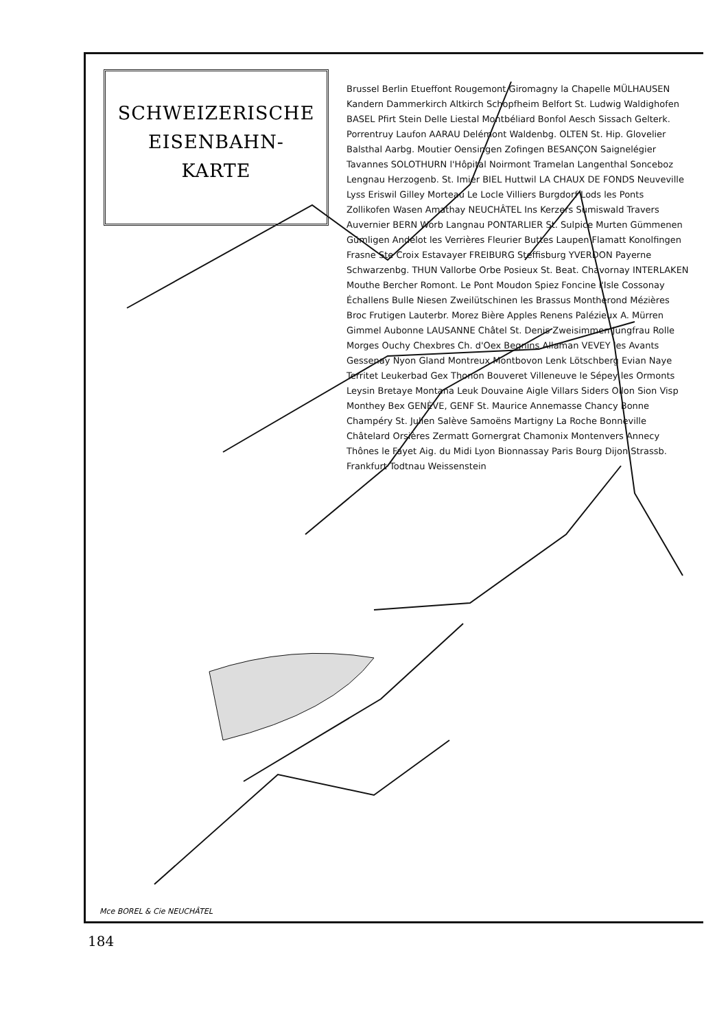SCHWEIZERISCHE
EISENBAHN-
KARTE
Brussel Berlin Etueffont Rougemont Giromagny la Chapelle MÜLHAUSEN Kandern Dammerkirch Altkirch Schopfheim Belfort St. Ludwig Waldighofen BASEL Pfirt Stein Delle Liestal Montbéliard Bonfol Aesch Sissach Gelterk. Porrentruy Laufon AARAU Delémont Waldenbg. OLTEN St. Hip. Glovelier Balsthal Aarbg. Moutier Oensingen Zofingen BESANÇON Saignelégier Tavannes SOLOTHURN l'Hôpital Noirmont Tramelan Langenthal Sonceboz Lengnau Herzogenb. St. Imier BIEL Huttwil LA CHAUX DE FONDS Neuveville Lyss Eriswil Gilley Morteau Le Locle Villiers Burgdorf Lods les Ponts Zollikofen Wasen Amathay NEUCHÂTEL Ins Kerzers Sumiswald Travers Auvernier BERN Worb Langnau PONTARLIER St. Sulpice Murten Gümmenen Gümligen Andelot les Verrières Fleurier Buttes Laupen Flamatt Konolfingen Frasne Ste Croix Estavayer FREIBURG Steffisburg YVERDON Payerne Schwarzenbg. THUN Vallorbe Orbe Posieux St. Beat. Chavornay INTERLAKEN Mouthe Bercher Romont. Le Pont Moudon Spiez Foncine l'Isle Cossonay Échallens Bulle Niesen Zweilütschinen les Brassus Montherond Mézières Broc Frutigen Lauterbr. Morez Bière Apples Renens Palézieux A. Mürren Gimmel Aubonne LAUSANNE Châtel St. Denis Zweisimmen Jungfrau Rolle Morges Ouchy Chexbres Ch. d'Oex Begnins Allaman VEVEY les Avants Gessenay Nyon Gland Montreux Montbovon Lenk Lötschberg Evian Naye Territet Leukerbad Gex Thonon Bouveret Villeneuve le Sépey les Ormonts Leysin Bretaye Montana Leuk Douvaine Aigle Villars Siders Ollon Sion Visp Monthey Bex GENÈVE, GENF St. Maurice Annemasse Chancy Bonne Champéry St. Julien Salève Samoëns Martigny La Roche Bonneville Châtelard Orsières Zermatt Gornergrat Chamonix Montenvers Annecy Thônes le Fayet Aig. du Midi Lyon Bionnassay Paris Bourg Dijon Strassb. Frankfurt Todtnau Weissenstein
Mce BOREL & Cie NEUCHÂTEL
184